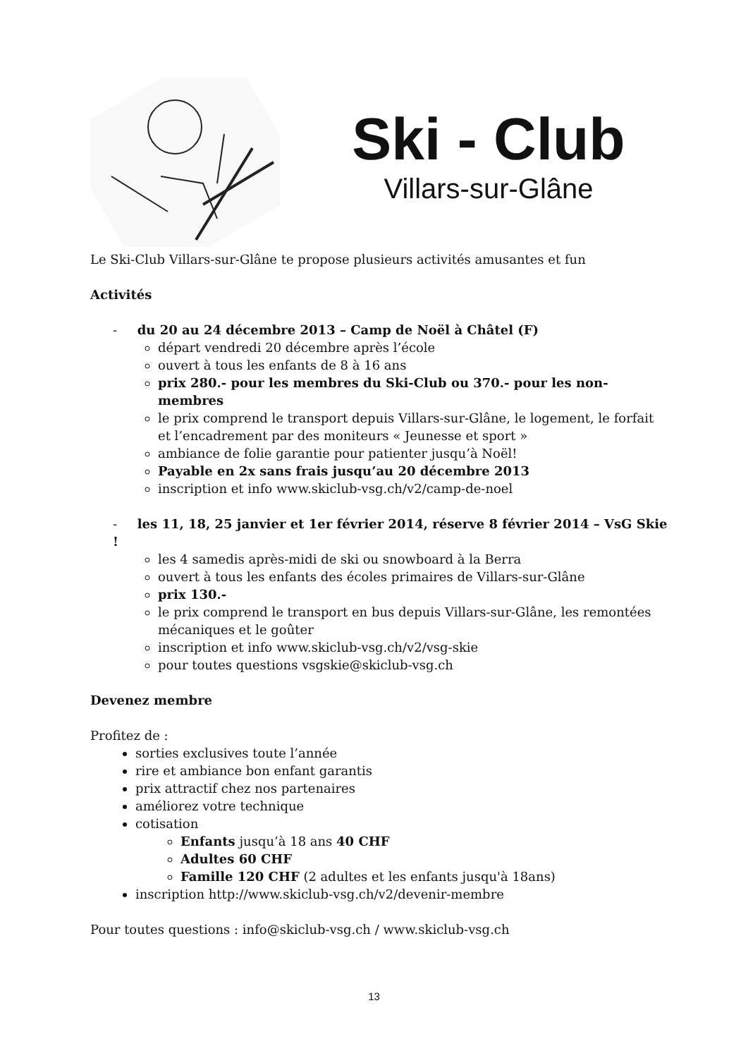Ski - Club
Villars-sur-Glâne
Le Ski-Club Villars-sur-Glâne te propose plusieurs activités amusantes et fun
Activités
- du 20 au 24 décembre 2013 – Camp de Noël à Châtel (F)
départ vendredi 20 décembre après l’école
ouvert à tous les enfants de 8 à 16 ans
prix 280.- pour les membres du Ski-Club ou 370.- pour les non-membres
le prix comprend le transport depuis Villars-sur-Glâne, le logement, le forfait et l’encadrement par des moniteurs « Jeunesse et sport »
ambiance de folie garantie pour patienter jusqu’à Noël!
Payable en 2x sans frais jusqu’au 20 décembre 2013
inscription et info www.skiclub-vsg.ch/v2/camp-de-noel
- les 11, 18, 25 janvier et 1er février 2014, réserve 8 février 2014 – VsG Skie !
les 4 samedis après-midi de ski ou snowboard à la Berra
ouvert à tous les enfants des écoles primaires de Villars-sur-Glâne
prix 130.-
le prix comprend le transport en bus depuis Villars-sur-Glâne, les remontées mécaniques et le goûter
inscription et info www.skiclub-vsg.ch/v2/vsg-skie
pour toutes questions vsgskie@skiclub-vsg.ch
Devenez membre
Profitez de :
sorties exclusives toute l’année
rire et ambiance bon enfant garantis
prix attractif chez nos partenaires
améliorez votre technique
cotisation
Enfants jusqu’à 18 ans 40 CHF
Adultes 60 CHF
Famille 120 CHF (2 adultes et les enfants jusqu'à 18ans)
inscription http://www.skiclub-vsg.ch/v2/devenir-membre
Pour toutes questions : info@skiclub-vsg.ch / www.skiclub-vsg.ch
13